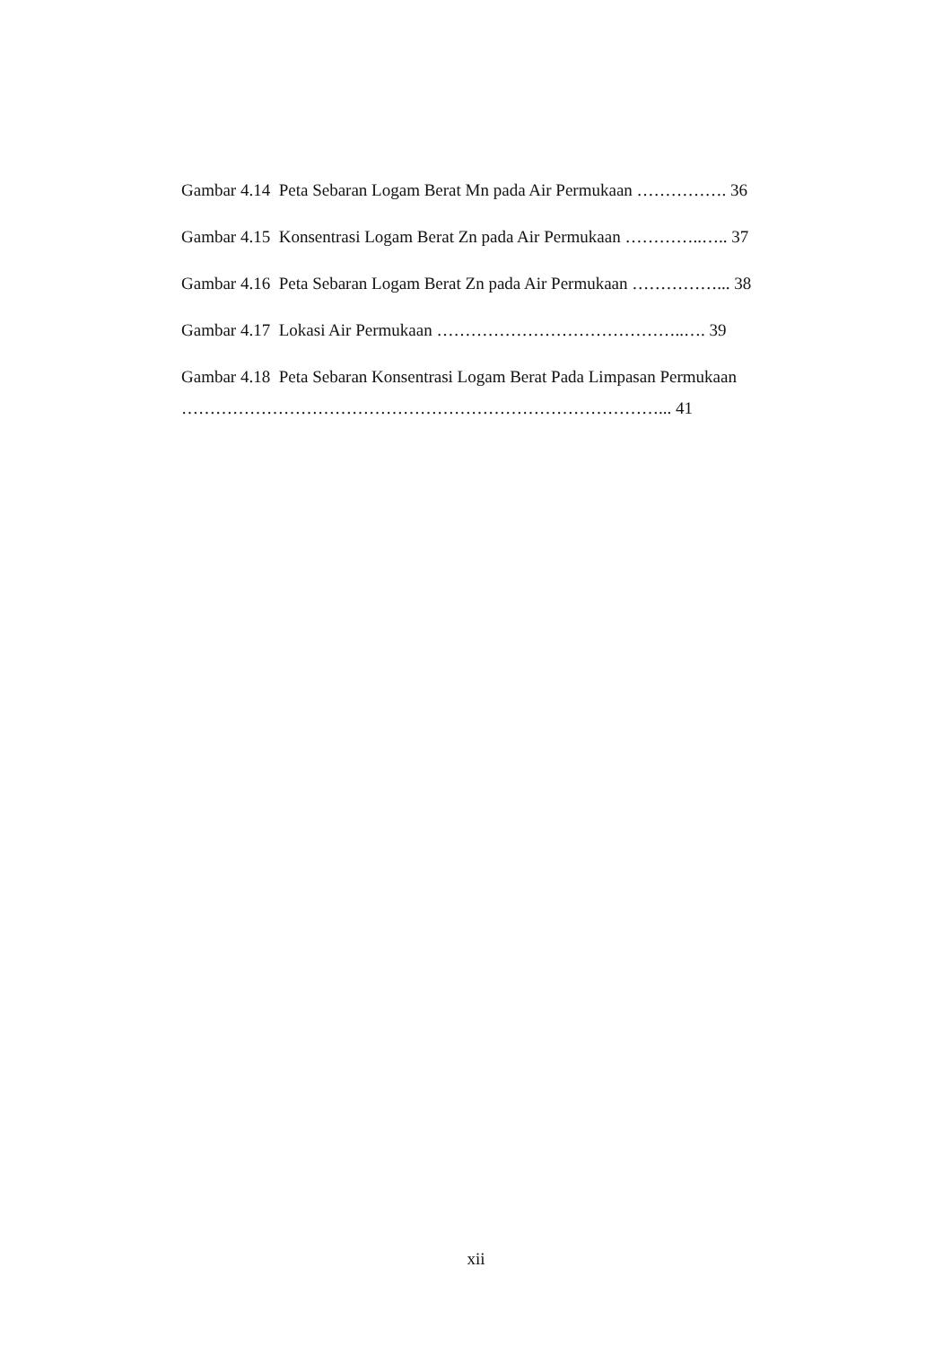Gambar 4.14 Peta Sebaran Logam Berat Mn pada Air Permukaan ……………. 36
Gambar 4.15 Konsentrasi Logam Berat Zn pada Air Permukaan …………..….. 37
Gambar 4.16 Peta Sebaran Logam Berat Zn pada Air Permukaan ……………... 38
Gambar 4.17 Lokasi Air Permukaan ……………………………………..…. 39
Gambar 4.18 Peta Sebaran Konsentrasi Logam Berat Pada Limpasan Permukaan
…………………………………………………………………………... 41
xii